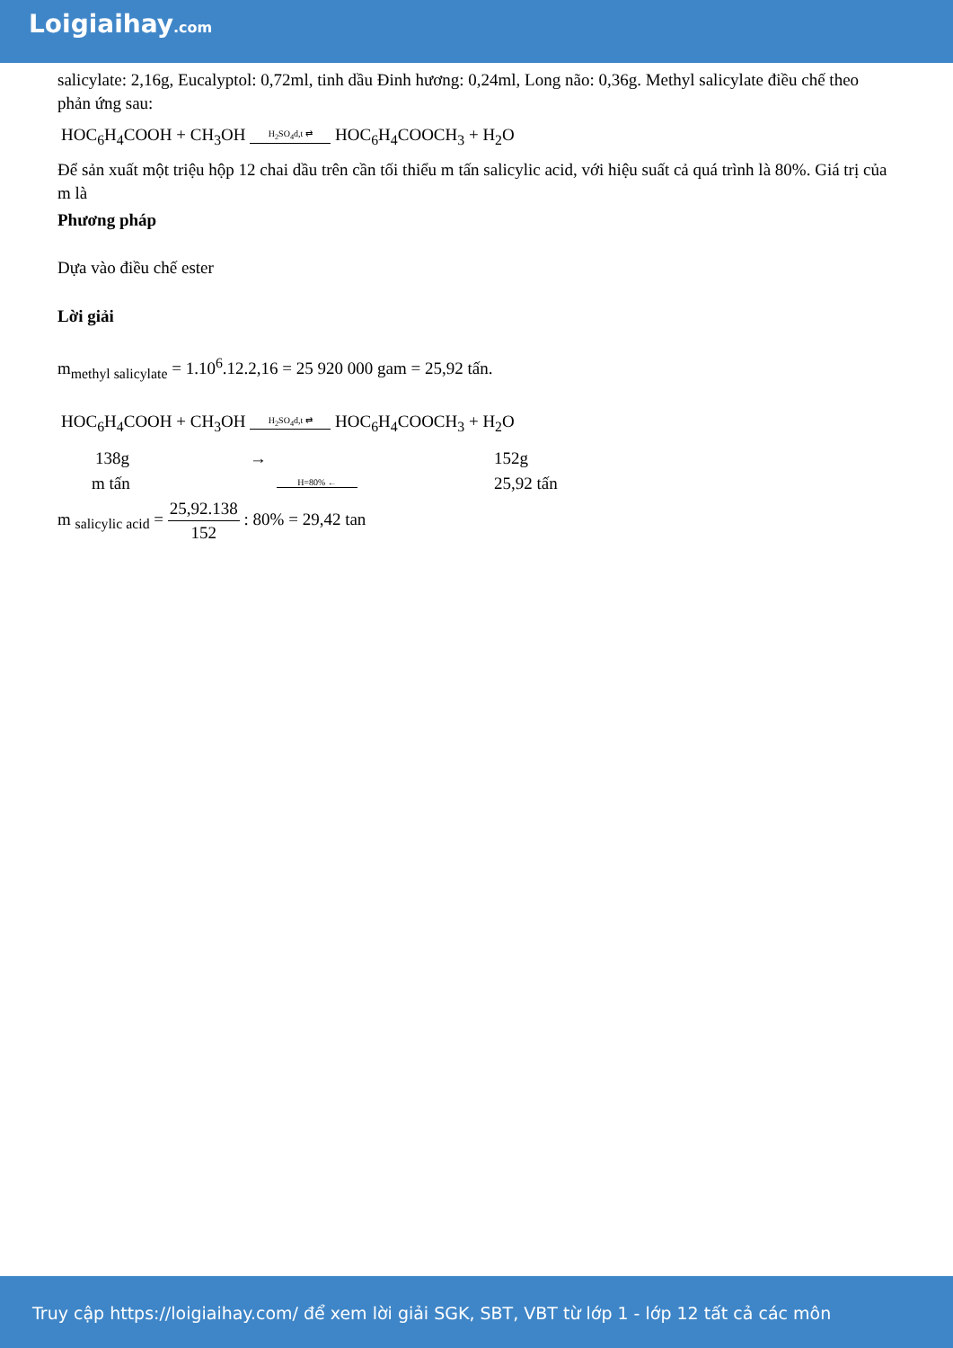Loigiaihay.com
salicylate: 2,16g, Eucalyptol: 0,72ml, tinh dầu Đinh hương: 0,24ml, Long não: 0,36g. Methyl salicylate điều chế theo phản ứng sau:
HOC<sub>6</sub>H<sub>4</sub>COOH + CH<sub>3</sub>OH H<sub>2</sub>SO<sub>4</sub>d,t ⇄ HOC<sub>6</sub>H<sub>4</sub>COOCH<sub>3</sub> + H<sub>2</sub>O
Để sản xuất một triệu hộp 12 chai dầu trên cần tối thiểu m tấn salicylic acid, với hiệu suất cả quá trình là 80%. Giá trị của m là
Phương pháp
Dựa vào điều chế ester
Lời giải
m<sub>methyl salicylate</sub> = 1.10<sup>6</sup>.12.2,16 = 25 920 000 gam = 25,92 tấn.
HOC<sub>6</sub>H<sub>4</sub>COOH + CH<sub>3</sub>OH H<sub>2</sub>SO<sub>4</sub>d,t ⇄ HOC<sub>6</sub>H<sub>4</sub>COOCH<sub>3</sub> + H<sub>2</sub>O
| 138g | → | 152g |
| m tấn | H=80% ← | 25,92 tấn |
m <sub>salicylic acid</sub> = 25,92.138 152 : 80% = 29,42 tan
Truy cập https://loigiaihay.com/ để xem lời giải SGK, SBT, VBT từ lớp 1 - lớp 12 tất cả các môn